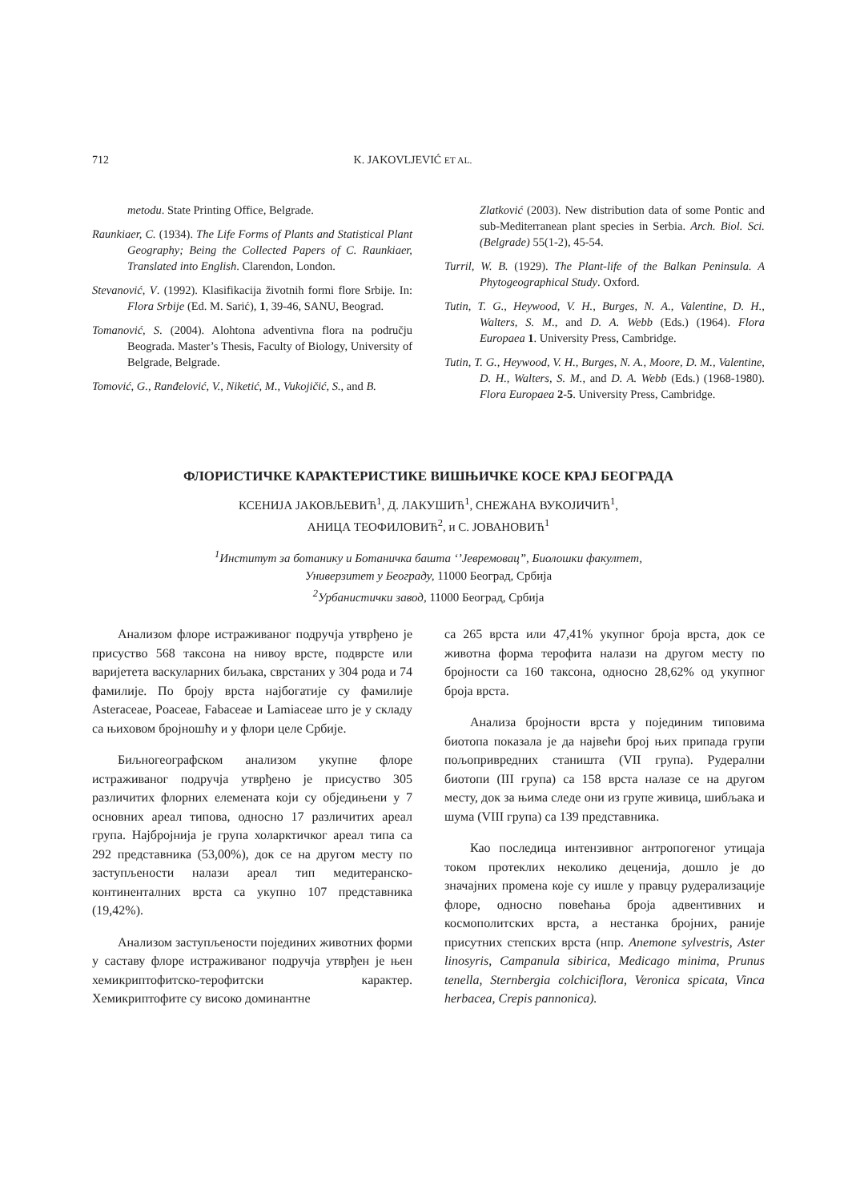712 K. JAKOVLJEVIĆ ET AL.
metodu. State Printing Office, Belgrade.
Raunkiaer, C. (1934). The Life Forms of Plants and Statistical Plant Geography; Being the Collected Papers of C. Raunkiaer, Translated into English. Clarendon, London.
Stevanović, V. (1992). Klasifikacija životnih formi flore Srbije. In: Flora Srbije (Ed. M. Sarić), 1, 39-46, SANU, Beograd.
Tomanović, S. (2004). Alohtona adventivna flora na području Beograda. Master’s Thesis, Faculty of Biology, University of Belgrade, Belgrade.
Tomović, G., Ranđelović, V., Niketić, M., Vukojičić, S., and B.
Zlatković (2003). New distribution data of some Pontic and sub-Mediterranean plant species in Serbia. Arch. Biol. Sci. (Belgrade) 55(1-2), 45-54.
Turril, W. B. (1929). The Plant-life of the Balkan Peninsula. A Phytogeographical Study. Oxford.
Tutin, T. G., Heywood, V. H., Burges, N. A., Valentine, D. H., Walters, S. M., and D. A. Webb (Eds.) (1964). Flora Europaea 1. University Press, Cambridge.
Tutin, T. G., Heywood, V. H., Burges, N. A., Moore, D. M., Valentine, D. H., Walters, S. M., and D. A. Webb (Eds.) (1968-1980). Flora Europaea 2-5. University Press, Cambridge.
ФЛОРИСТИЧКЕ КАРАКТЕРИСТИКЕ ВИШЊИЧКЕ КОСЕ КРАЈ БЕОГРАДА
КСЕНИЈА ЈАКОВЉЕВИЋ<sup>1</sup>, Д. ЛАКУШИЋ<sup>1</sup>, СНЕЖАНА ВУКОЈИЧИЋ<sup>1</sup>,
АНИЦА ТЕОФИЛОВИЋ<sup>2</sup>, и С. ЈОВАНОВИЋ<sup>1</sup>
<sup>1</sup> Институт за ботанику и Ботаничка башта ‘’Јевремовац”, Биолошки факултет,
Универзитет у Београду, 11000 Београд, Србија
<sup>2</sup> Урбанистички завод, 11000 Београд, Србија
Анализом флоре истраживаног подручја утврђено је присуство 568 таксона на нивоу врсте, подврсте или варијетета васкуларних биљака, сврстаних у 304 рода и 74 фамилије. По броју врста најбогатије су фамилије Asteraceae, Poaceae, Fabaceae и Lamiaceae што је у складу са њиховом бројношћу и у флори целе Србије.
Биљногеографском анализом укупне флоре истраживаног подручја утврђено је присуство 305 различитих флорних елемената који су обједињени у 7 основних ареал типова, односно 17 различитих ареал група. Најбројнија је група холарктичког ареал типа са 292 представника (53,00%), док се на другом месту по заступљености налази ареал тип медитеранско-континенталних врста са укупно 107 представника (19,42%).
Анализом заступљености појединих животних форми у саставу флоре истраживаног подручја утврђен је њен хемикриптофитско-терофитски карактер. Хемикриптофите су високо доминантне
са 265 врста или 47,41% укупног броја врста, док се животна форма терофита налази на другом месту по бројности са 160 таксона, односно 28,62% од укупног броја врста.
Анализа бројности врста у појединим типовима биотопа показала је да највећи број њих припада групи пољопривредних станишта (VII група). Рудерални биотопи (III група) са 158 врста налазе се на другом месту, док за њима следе они из групе живица, шибљака и шума (VIII група) са 139 представника.
Као последица интензивног антропогеног утицаја током протеклих неколико деценија, дошло је до значајних промена које су ишле у правцу рудерализације флоре, односно повећања броја адвентивних и космополитских врста, а нестанка бројних, раније присутних степских врста (нпр. Anemone sylvestris, Aster linosyris, Campanula sibirica, Medicago minima, Prunus tenella, Sternbergia colchiciflora, Veronica spicata, Vinca herbacea, Crepis pannonica).